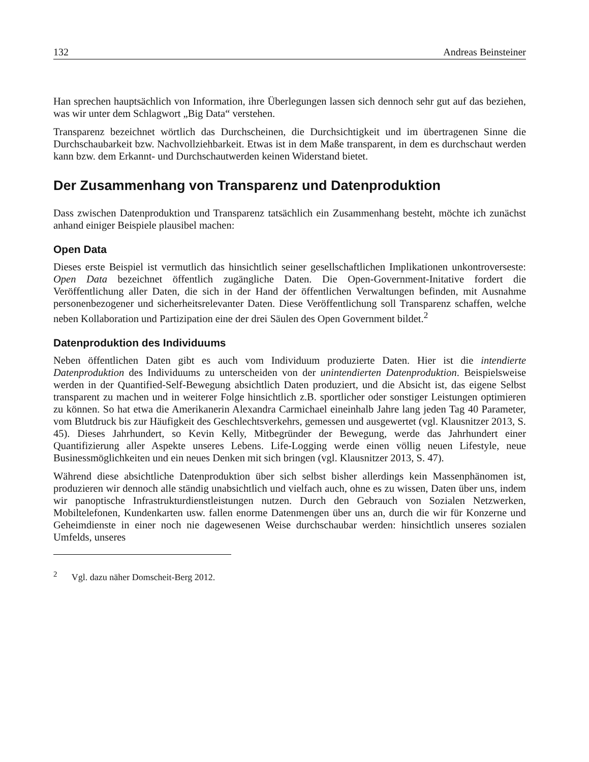132 Andreas Beinsteiner
Han sprechen hauptsächlich von Information, ihre Überlegungen lassen sich dennoch sehr gut auf das beziehen, was wir unter dem Schlagwort „Big Data“ verstehen.
Transparenz bezeichnet wörtlich das Durchscheinen, die Durchsichtigkeit und im übertragenen Sinne die Durchschaubarkeit bzw. Nachvollziehbarkeit. Etwas ist in dem Maße transparent, in dem es durchschaut werden kann bzw. dem Erkannt- und Durchschautwerden keinen Widerstand bietet.
Der Zusammenhang von Transparenz und Datenproduktion
Dass zwischen Datenproduktion und Transparenz tatsächlich ein Zusammenhang besteht, möchte ich zunächst anhand einiger Beispiele plausibel machen:
Open Data
Dieses erste Beispiel ist vermutlich das hinsichtlich seiner gesellschaftlichen Implikationen unkontroverseste: Open Data bezeichnet öffentlich zugängliche Daten. Die Open-Government-Initative fordert die Veröffentlichung aller Daten, die sich in der Hand der öffentlichen Verwaltungen befinden, mit Ausnahme personenbezogener und sicherheitsrelevanter Daten. Diese Veröffentlichung soll Transparenz schaffen, welche neben Kollaboration und Partizipation eine der drei Säulen des Open Government bildet.<sup>2</sup>
Datenproduktion des Individuums
Neben öffentlichen Daten gibt es auch vom Individuum produzierte Daten. Hier ist die intendierte Datenproduktion des Individuums zu unterscheiden von der unintendierten Datenproduktion. Beispielsweise werden in der Quantified-Self-Bewegung absichtlich Daten produziert, und die Absicht ist, das eigene Selbst transparent zu machen und in weiterer Folge hinsichtlich z.B. sportlicher oder sonstiger Leistungen optimieren zu können. So hat etwa die Amerikanerin Alexandra Carmichael eineinhalb Jahre lang jeden Tag 40 Parameter, vom Blutdruck bis zur Häufigkeit des Geschlechtsverkehrs, gemessen und ausgewertet (vgl. Klausnitzer 2013, S. 45). Dieses Jahrhundert, so Kevin Kelly, Mitbegründer der Bewegung, werde das Jahrhundert einer Quantifizierung aller Aspekte unseres Lebens. Life-Logging werde einen völlig neuen Lifestyle, neue Businessmöglichkeiten und ein neues Denken mit sich bringen (vgl. Klausnitzer 2013, S. 47).
Während diese absichtliche Datenproduktion über sich selbst bisher allerdings kein Massenphänomen ist, produzieren wir dennoch alle ständig unabsichtlich und vielfach auch, ohne es zu wissen, Daten über uns, indem wir panoptische Infrastrukturdienstleistungen nutzen. Durch den Gebrauch von Sozialen Netzwerken, Mobiltelefonen, Kundenkarten usw. fallen enorme Datenmengen über uns an, durch die wir für Konzerne und Geheimdienste in einer noch nie dagewesenen Weise durchschaubar werden: hinsichtlich unseres sozialen Umfelds, unseres
<sup>2</sup> Vgl. dazu näher Domscheit-Berg 2012.